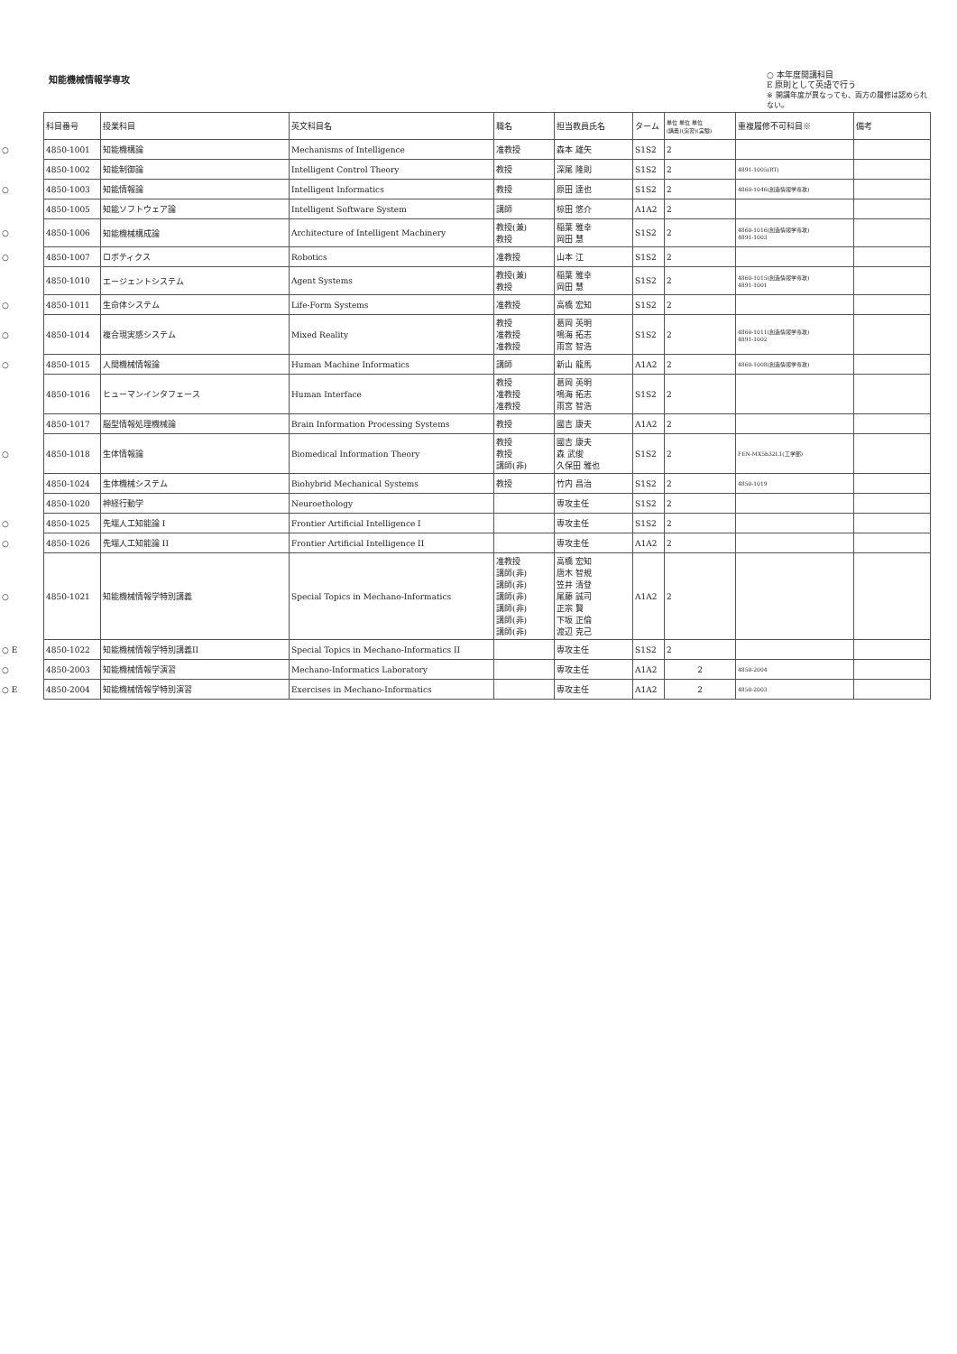知能機械情報学専攻
○ 本年度開講科目
E 原則として英語で行う
※ 開講年度が異なっても、両方の履修は認められない。
| | 科目番号 | 授業科目 | 英文科目名 | 職名 | 担当教員氏名 | ターム | 単位 単位 単位 (講義)(演習)(実験) | 重複履修不可科目※ | 備考 |
| --- | --- | --- | --- | --- | --- | --- | --- | --- | --- |
| ○ | 4850-1001 | 知能機構論 | Mechanisms of Intelligence | 准教授 | 森本 雄矢 | S1S2 | 2 | | |
| | 4850-1002 | 知能制御論 | Intelligent Control Theory | 教授 | 深尾 隆則 | S1S2 | 2 | 4891-1005(RT) | |
| ○ | 4850-1003 | 知能情報論 | Intelligent Informatics | 教授 | 原田 達也 | S1S2 | 2 | 4860-1046(創造情報学専攻) | |
| | 4850-1005 | 知能ソフトウェア論 | Intelligent Software System | 講師 | 椋田 悠介 | A1A2 | 2 | | |
| ○ | 4850-1006 | 知能機械構成論 | Architecture of Intelligent Machinery | 教授(兼) 教授 | 稲葉 雅幸 岡田 慧 | S1S2 | 2 | 4860-1016(創造情報学専攻) 4891-1003 | |
| ○ | 4850-1007 | ロボティクス | Robotics | 准教授 | 山本 江 | S1S2 | 2 | | |
| | 4850-1010 | エージェントシステム | Agent Systems | 教授(兼) 教授 | 稲葉 雅幸 岡田 慧 | S1S2 | 2 | 4860-1015(創造情報学専攻) 4891-1001 | |
| ○ | 4850-1011 | 生命体システム | Life-Form Systems | 准教授 | 高橋 宏知 | S1S2 | 2 | | |
| ○ | 4850-1014 | 複合現実感システム | Mixed Reality | 教授 准教授 准教授 | 葛岡 英明 鳴海 拓志 雨宮 智浩 | S1S2 | 2 | 4860-1011(創造情報学専攻) 4891-1002 | |
| ○ | 4850-1015 | 人間機械情報論 | Human Machine Informatics | 講師 | 新山 龍馬 | A1A2 | 2 | 4860-1008(創造情報学専攻) | |
| | 4850-1016 | ヒューマンインタフェース | Human Interface | 教授 准教授 准教授 | 葛岡 英明 鳴海 拓志 雨宮 智浩 | S1S2 | 2 | | |
| | 4850-1017 | 脳型情報処理機械論 | Brain Information Processing Systems | 教授 | 國吉 康夫 | A1A2 | 2 | | |
| ○ | 4850-1018 | 生体情報論 | Biomedical Information Theory | 教授 教授 講師(非) | 國吉 康夫 森 武俊 久保田 雅也 | S1S2 | 2 | FEN-MX5b32L1(工学部) | |
| | 4850-1024 | 生体機械システム | Biohybrid Mechanical Systems | 教授 | 竹内 昌治 | S1S2 | 2 | 4850-1019 | |
| | 4850-1020 | 神経行動学 | Neuroethology | | 専攻主任 | S1S2 | 2 | | |
| ○ | 4850-1025 | 先端人工知能論 I | Frontier Artificial Intelligence I | | 専攻主任 | S1S2 | 2 | | |
| ○ | 4850-1026 | 先端人工知能論 II | Frontier Artificial Intelligence II | | 専攻主任 | A1A2 | 2 | | |
| ○ | 4850-1021 | 知能機械情報学特別講義 | Special Topics in Mechano-Informatics | 准教授 講師(非) 講師(非) 講師(非) 講師(非) 講師(非) 講師(非) | 高橋 宏知 唐木 智規 笠井 清登 尾藤 誠司 正宗 賢 下坂 正倫 渡辺 克己 | A1A2 | 2 | | |
| ○ E | 4850-1022 | 知能機械情報学特別講義II | Special Topics in Mechano-Informatics II | | 専攻主任 | S1S2 | 2 | | |
| ○ | 4850-2003 | 知能機械情報学演習 | Mechano-Informatics Laboratory | | 専攻主任 | A1A2 | 2 | 4850-2004 | |
| ○ E | 4850-2004 | 知能機械情報学特別演習 | Exercises in Mechano-Informatics | | 専攻主任 | A1A2 | 2 | 4850-2003 | |